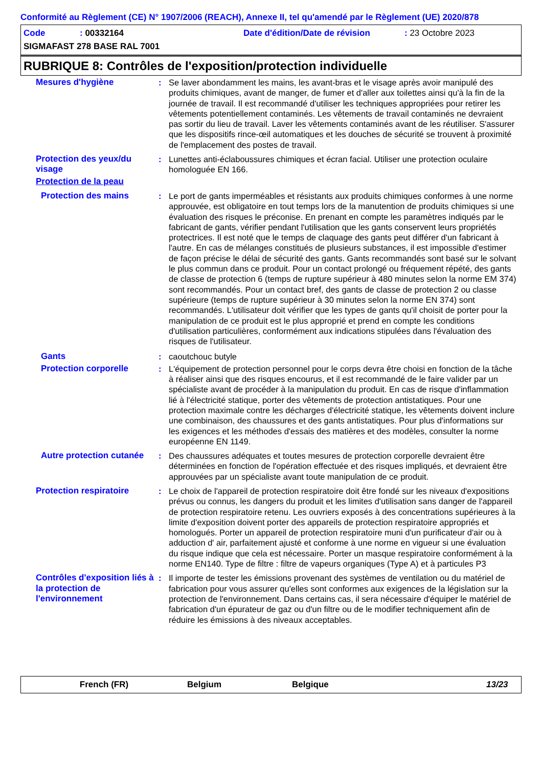Conformité au Règlement (CE) N° 1907/2006 (REACH), Annexe II, tel qu'amendé par le Règlement (UE) 2020/878
Code: 00332164 Date d'édition/Date de révision: 23 Octobre 2023
SIGMAFAST 278 BASE RAL 7001
RUBRIQUE 8: Contrôles de l'exposition/protection individuelle
Mesures d'hygiène : Se laver abondamment les mains, les avant-bras et le visage après avoir manipulé des produits chimiques, avant de manger, de fumer et d'aller aux toilettes ainsi qu'à la fin de la journée de travail. Il est recommandé d'utiliser les techniques appropriées pour retirer les vêtements potentiellement contaminés. Les vêtements de travail contaminés ne devraient pas sortir du lieu de travail. Laver les vêtements contaminés avant de les réutiliser. S'assurer que les dispositifs rince-œil automatiques et les douches de sécurité se trouvent à proximité de l'emplacement des postes de travail.
Protection des yeux/du visage
: Lunettes anti-éclaboussures chimiques et écran facial. Utiliser une protection oculaire homologuée EN 166.
Protection de la peau
Protection des mains : Le port de gants imperméables et résistants aux produits chimiques conformes à une norme approuvée, est obligatoire en tout temps lors de la manutention de produits chimiques si une évaluation des risques le préconise. En prenant en compte les paramètres indiqués par le fabricant de gants, vérifier pendant l'utilisation que les gants conservent leurs propriétés protectrices. Il est noté que le temps de claquage des gants peut différer d'un fabricant à l'autre. En cas de mélanges constitués de plusieurs substances, il est impossible d'estimer de façon précise le délai de sécurité des gants. Gants recommandés sont basé sur le solvant le plus commun dans ce produit. Pour un contact prolongé ou fréquement répété, des gants de classe de protection 6 (temps de rupture supérieur à 480 minutes selon la norme EM 374) sont recommandés. Pour un contact bref, des gants de classe de protection 2 ou classe supérieure (temps de rupture supérieur à 30 minutes selon la norme EN 374) sont recommandés. L'utilisateur doit vérifier que les types de gants qu'il choisit de porter pour la manipulation de ce produit est le plus approprié et prend en compte les conditions d'utilisation particulières, conformément aux indications stipulées dans l'évaluation des risques de l'utilisateur.
Gants : caoutchouc butyle
Protection corporelle : L'équipement de protection personnel pour le corps devra être choisi en fonction de la tâche à réaliser ainsi que des risques encourus, et il est recommandé de le faire valider par un spécialiste avant de procéder à la manipulation du produit. En cas de risque d'inflammation lié à l'électricité statique, porter des vêtements de protection antistatiques. Pour une protection maximale contre les décharges d'électricité statique, les vêtements doivent inclure une combinaison, des chaussures et des gants antistatiques. Pour plus d'informations sur les exigences et les méthodes d'essais des matières et des modèles, consulter la norme européenne EN 1149.
Autre protection cutanée
: Des chaussures adéquates et toutes mesures de protection corporelle devraient être déterminées en fonction de l'opération effectuée et des risques impliqués, et devraient être approuvées par un spécialiste avant toute manipulation de ce produit.
Protection respiratoire : Le choix de l'appareil de protection respiratoire doit être fondé sur les niveaux d'expositions prévus ou connus, les dangers du produit et les limites d'utilisation sans danger de l'appareil de protection respiratoire retenu. Les ouvriers exposés à des concentrations supérieures à la limite d'exposition doivent porter des appareils de protection respiratoire appropriés et homologués. Porter un appareil de protection respiratoire muni d'un purificateur d'air ou à adduction d' air, parfaitement ajusté et conforme à une norme en vigueur si une évaluation du risque indique que cela est nécessaire. Porter un masque respiratoire conformément à la norme EN140. Type de filtre : filtre de vapeurs organiques (Type A) et à particules P3
Contrôles d'exposition liés à la protection de l'environnement
: Il importe de tester les émissions provenant des systèmes de ventilation ou du matériel de fabrication pour vous assurer qu'elles sont conformes aux exigences de la législation sur la protection de l'environnement. Dans certains cas, il sera nécessaire d'équiper le matériel de fabrication d'un épurateur de gaz ou d'un filtre ou de le modifier techniquement afin de réduire les émissions à des niveaux acceptables.
French (FR) Belgium Belgique 13/23